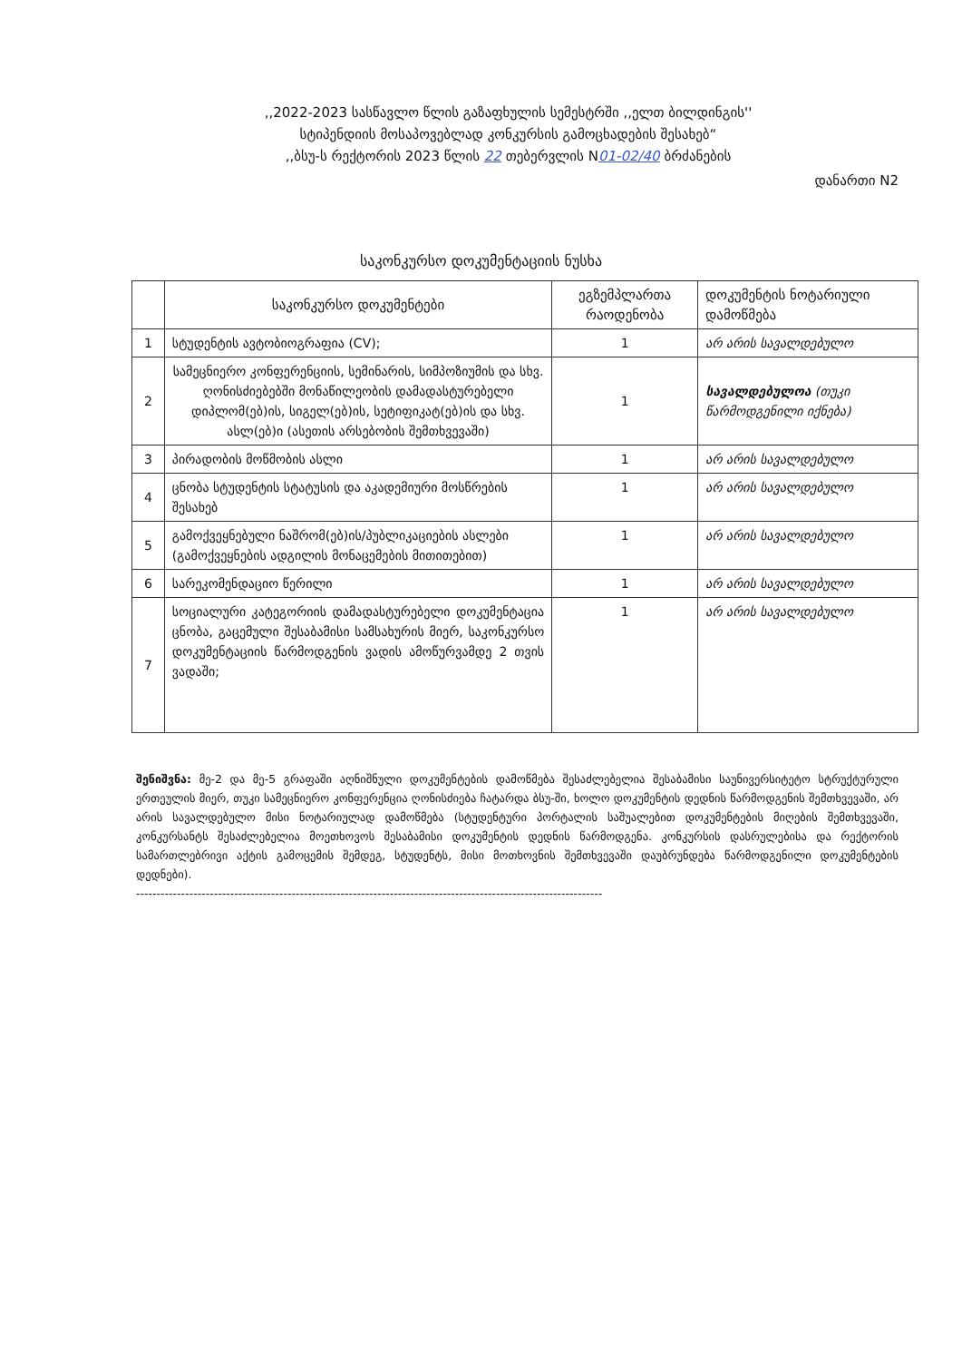,,2022-2023 სასწავლო წლის გაზაფხულის სემესტრში ,,ელთ ბილდინგის''
სტიპენდიის მოსაპოვებლად კონკურსის გამოცხადების შესახებ“
,,ბსუ-ს რექტორის 2023 წლის 22 თებერვლის N01-02/40 ბრძანების
დანართი N2
საკონკურსო დოკუმენტაციის ნუსხა
| | საკონკურსო დოკუმენტები | ეგზემპლართა რაოდენობა | დოკუმენტის ნოტარიული დამოწმება |
| --- | --- | --- | --- |
| 1 | სტუდენტის ავტობიოგრაფია (CV); | 1 | არ არის სავალდებულო |
| 2 | სამეცნიერო კონფერენციის, სემინარის, სიმპოზიუმის და სხვ. ღონისძიებებში მონაწილეობის დამადასტურებელი დიპლომ(ებ)ის, სიგელ(ებ)ის, სეტიფიკატ(ებ)ის და სხვ. ასლ(ებ)ი (ასეთის არსებობის შემთხვევაში) | 1 | სავალდებულოა (თუკი წარმოდგენილი იქნება) |
| 3 | პირადობის მოწმობის ასლი | 1 | არ არის სავალდებულო |
| 4 | ცნობა სტუდენტის სტატუსის და აკადემიური მოსწრების შესახებ | 1 | არ არის სავალდებულო |
| 5 | გამოქვეყნებული ნაშრომ(ებ)ის/პუბლიკაციების ასლები (გამოქვეყნების ადგილის მონაცემების მითითებით) | 1 | არ არის სავალდებულო |
| 6 | სარეკომენდაციო წერილი | 1 | არ არის სავალდებულო |
| 7 | სოციალური კატეგორიის დამადასტურებელი დოკუმენტაცია ცნობა, გაცემული შესაბამისი სამსახურის მიერ, საკონკურსო დოკუმენტაციის წარმოდგენის ვადის ამოწურვამდე 2 თვის ვადაში; | 1 | არ არის სავალდებულო |
შენიშვნა: მე-2 და მე-5 გრაფაში აღნიშნული დოკუმენტების დამოწმება შესაძლებელია შესაბამისი საუნივერსიტეტო სტრუქტურული ერთეულის მიერ, თუკი სამეცნიერო კონფერენცია ღონისძიება ჩატარდა ბსუ-ში, ხოლო დოკუმენტის დედნის წარმოდგენის შემთხვევაში, არ არის სავალდებულო მისი ნოტარიულად დამოწმება (სტუდენტური პორტალის საშუალებით დოკუმენტების მიღების შემთხვევაში, კონკურსანტს შესაძლებელია მოეთხოვოს შესაბამისი დოკუმენტის დედნის წარმოდგენა. კონკურსის დასრულებისა და რექტორის სამართლებრივი აქტის გამოცემის შემდეგ, სტუდენტს, მისი მოთხოვნის შემთხვევაში დაუბრუნდება წარმოდგენილი დოკუმენტების დედნები).
------------------------------------------------------------------------------------------------------------------